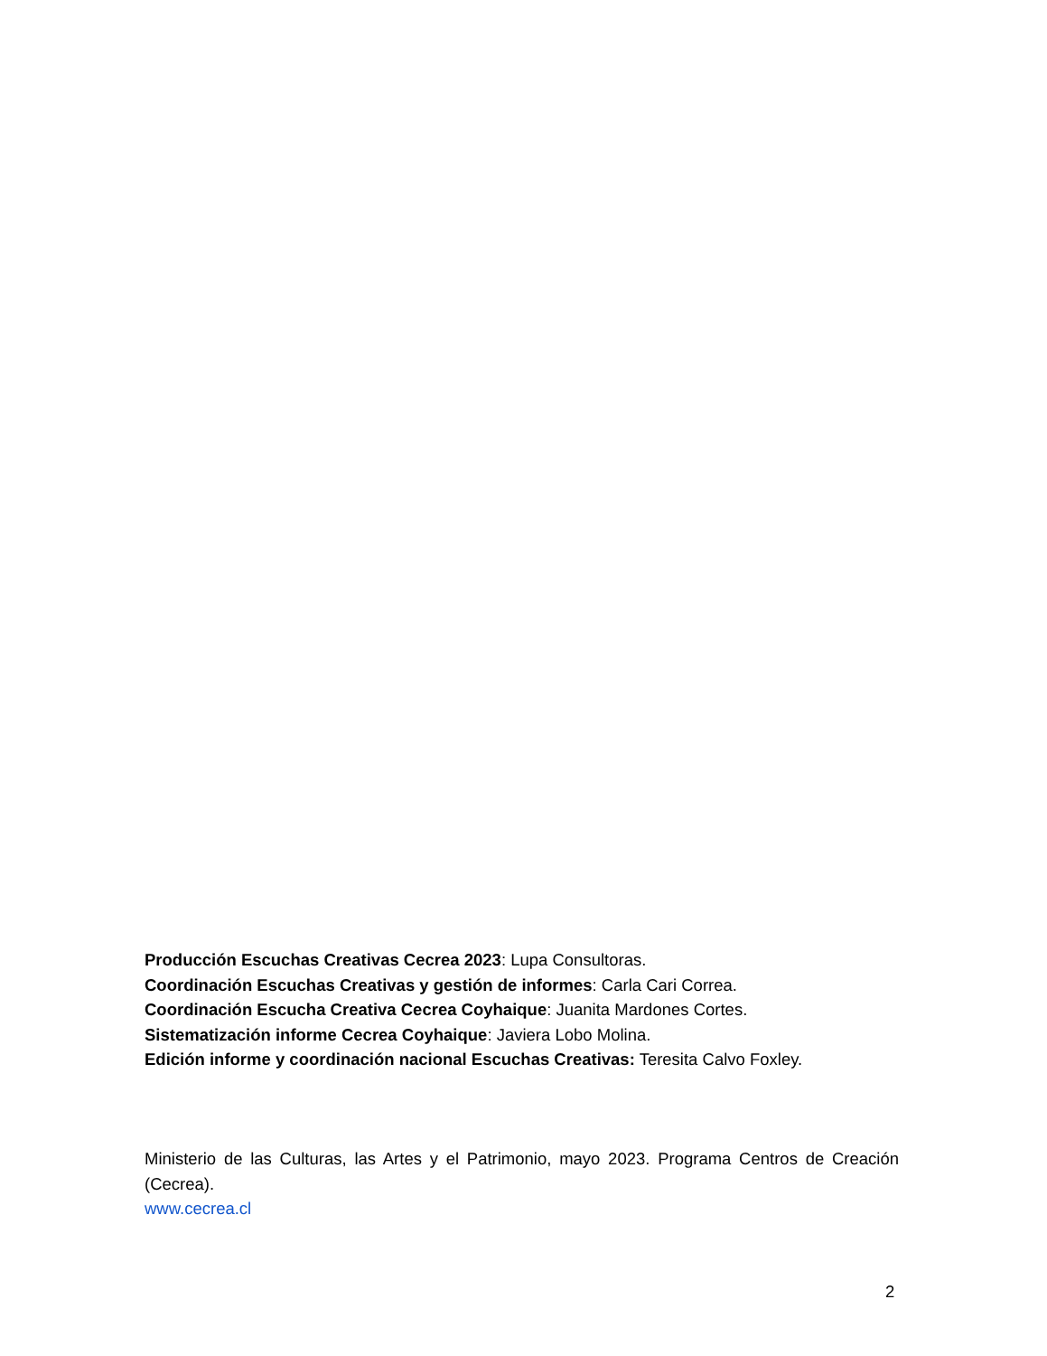Producción Escuchas Creativas Cecrea 2023: Lupa Consultoras.
Coordinación Escuchas Creativas y gestión de informes: Carla Cari Correa.
Coordinación Escucha Creativa Cecrea Coyhaique: Juanita Mardones Cortes.
Sistematización informe Cecrea Coyhaique: Javiera Lobo Molina.
Edición informe y coordinación nacional Escuchas Creativas: Teresita Calvo Foxley.
Ministerio de las Culturas, las Artes y el Patrimonio, mayo 2023. Programa Centros de Creación (Cecrea).
www.cecrea.cl
2